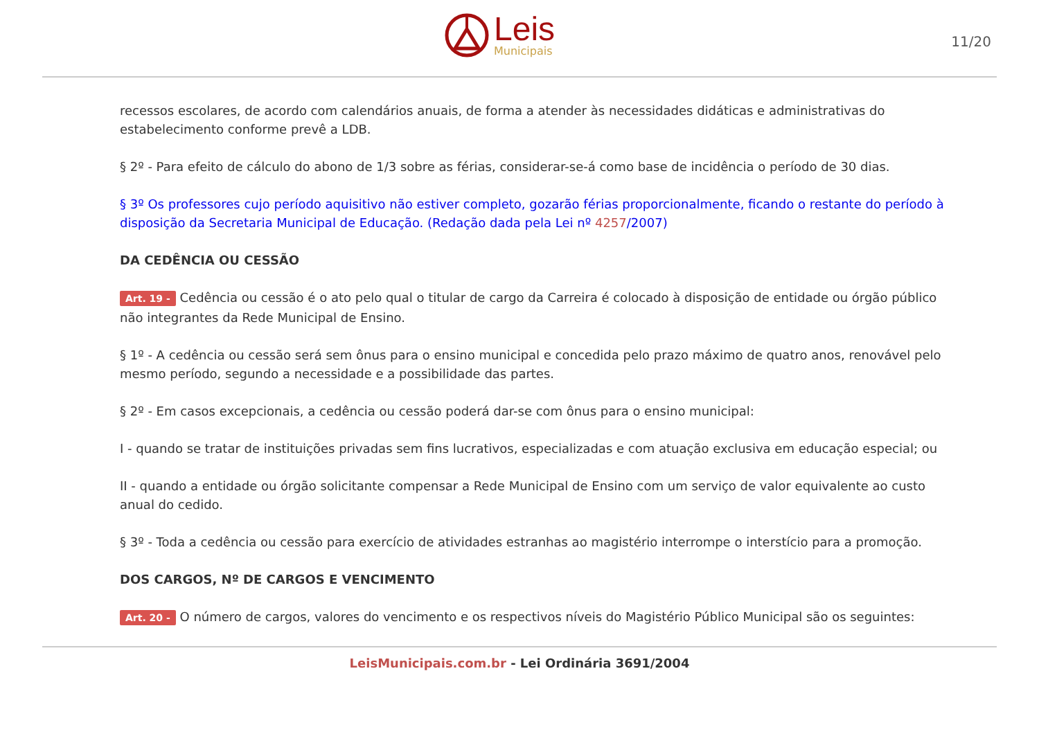Leis
Municipais
11/20
recessos escolares, de acordo com calendários anuais, de forma a atender às necessidades didáticas e administrativas do estabelecimento conforme prevê a LDB.
§ 2º - Para efeito de cálculo do abono de 1/3 sobre as férias, considerar-se-á como base de incidência o período de 30 dias.
§ 3º Os professores cujo período aquisitivo não estiver completo, gozarão férias proporcionalmente, ficando o restante do período à disposição da Secretaria Municipal de Educação. (Redação dada pela Lei nº 4257/2007)
DA CEDÊNCIA OU CESSÃO
Art. 19 - Cedência ou cessão é o ato pelo qual o titular de cargo da Carreira é colocado à disposição de entidade ou órgão público não integrantes da Rede Municipal de Ensino.
§ 1º - A cedência ou cessão será sem ônus para o ensino municipal e concedida pelo prazo máximo de quatro anos, renovável pelo mesmo período, segundo a necessidade e a possibilidade das partes.
§ 2º - Em casos excepcionais, a cedência ou cessão poderá dar-se com ônus para o ensino municipal:
I - quando se tratar de instituições privadas sem fins lucrativos, especializadas e com atuação exclusiva em educação especial; ou
II - quando a entidade ou órgão solicitante compensar a Rede Municipal de Ensino com um serviço de valor equivalente ao custo anual do cedido.
§ 3º - Toda a cedência ou cessão para exercício de atividades estranhas ao magistério interrompe o interstício para a promoção.
DOS CARGOS, Nº DE CARGOS E VENCIMENTO
Art. 20 - O número de cargos, valores do vencimento e os respectivos níveis do Magistério Público Municipal são os seguintes:
LeisMunicipais.com.br - Lei Ordinária 3691/2004